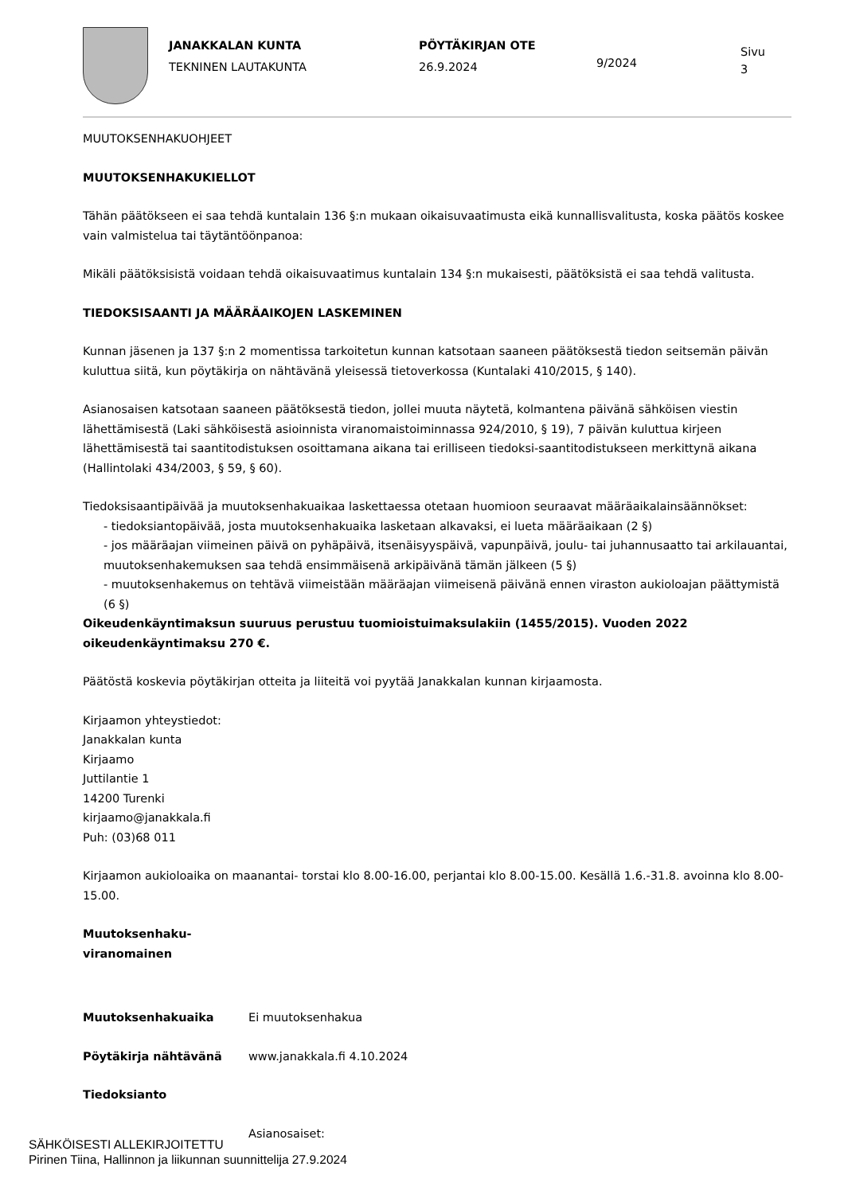JANAKKALAN KUNTA
TEKNINEN LAUTAKUNTA
PÖYTÄKIRJAN OTE
26.9.2024
9/2024
Sivu
3
MUUTOKSENHAKUOHJEET
MUUTOKSENHAKUKIELLOT
Tähän päätökseen ei saa tehdä kuntalain 136 §:n mukaan oikaisuvaatimusta eikä kunnallisvalitusta, koska päätös koskee vain valmistelua tai täytäntöönpanoa:
Mikäli päätöksisistä voidaan tehdä oikaisuvaatimus kuntalain 134 §:n mukaisesti, päätöksistä ei saa tehdä valitusta.
TIEDOKSISAANTI JA MÄÄRÄAIKOJEN LASKEMINEN
Kunnan jäsenen ja 137 §:n 2 momentissa tarkoitetun kunnan katsotaan saaneen päätöksestä tiedon seitsemän päivän kuluttua siitä, kun pöytäkirja on nähtävänä yleisessä tietoverkossa (Kuntalaki 410/2015, § 140).
Asianosaisen katsotaan saaneen päätöksestä tiedon, jollei muuta näytetä, kolmantena päivänä sähköisen viestin lähettämisestä (Laki sähköisestä asioinnista viranomaistoiminnassa 924/2010, § 19), 7 päivän kuluttua kirjeen lähettämisestä tai saantitodistuksen osoittamana aikana tai erilliseen tiedoksi-saantitodistukseen merkittynä aikana (Hallintolaki 434/2003, § 59, § 60).
Tiedoksisaantipäivää ja muutoksenhakuaikaa laskettaessa otetaan huomioon seuraavat määräaikalainsäännökset:
- tiedoksiantopäivää, josta muutoksenhakuaika lasketaan alkavaksi, ei lueta määräaikaan (2 §)
- jos määräajan viimeinen päivä on pyhäpäivä, itsenäisyyspäivä, vapunpäivä, joulu- tai juhannusaatto tai arkilauantai, muutoksenhakemuksen saa tehdä ensimmäisenä arkipäivänä tämän jälkeen (5 §)
- muutoksenhakemus on tehtävä viimeistään määräajan viimeisenä päivänä ennen viraston aukioloajan päättymistä (6 §)
Oikeudenkäyntimaksun suuruus perustuu tuomioistuimaksulakiin (1455/2015). Vuoden 2022 oikeudenkäyntimaksu 270 €.
Päätöstä koskevia pöytäkirjan otteita ja liiteitä voi pyytää Janakkalan kunnan kirjaamosta.
Kirjaamon yhteystiedot:
Janakkalan kunta
Kirjaamo
Juttilantie 1
14200 Turenki
kirjaamo@janakkala.fi
Puh: (03)68 011
Kirjaamon aukioloaika on maanantai- torstai klo 8.00-16.00, perjantai klo 8.00-15.00. Kesällä 1.6.-31.8. avoinna klo 8.00-15.00.
Muutoksenhaku-
viranomainen
Muutoksenhakuaika Ei muutoksenhakua
Pöytäkirja nähtävänä www.janakkala.fi 4.10.2024
Tiedoksianto
Asianosaiset:
SÄHKÖISESTI ALLEKIRJOITETTU
Pirinen Tiina, Hallinnon ja liikunnan suunnittelija 27.9.2024